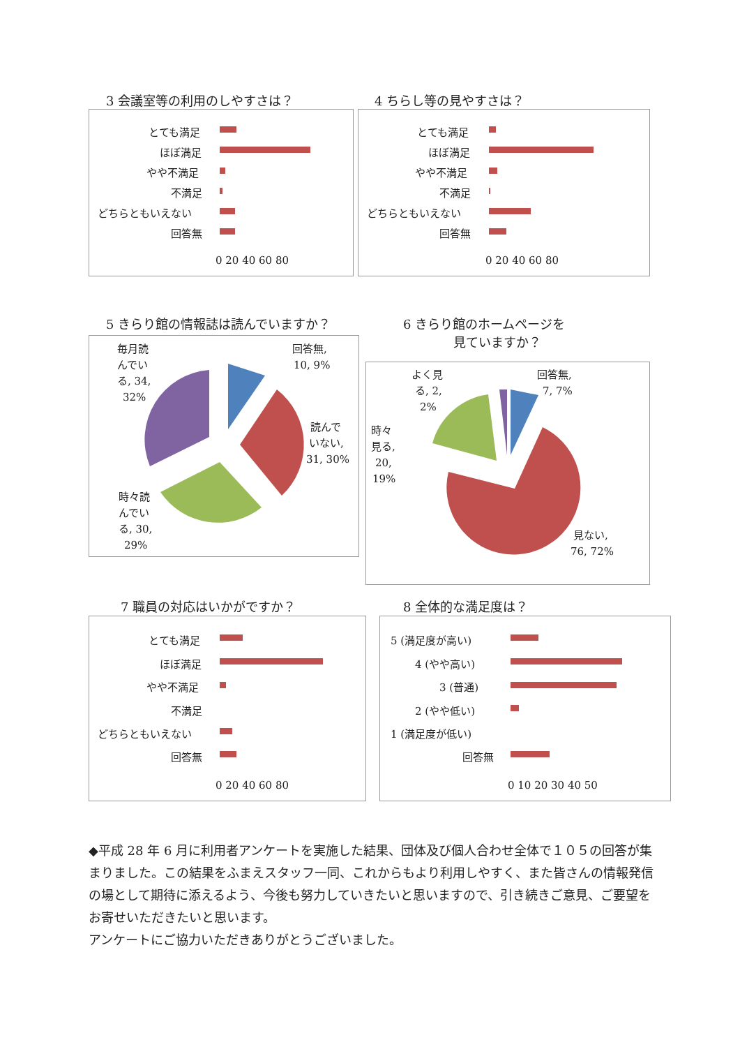3 会議室等の利用のしやすさは？ 4 ちらし等の見やすさは？
5 きらり館の情報誌は読んでいますか？
6 きらり館のホームページを
　　　　見ていますか？
7 職員の対応はいかがですか？ 8 全体的な満足度は？
とても満足
ほぼ満足
やや不満足
不満足
どちらともいえない
回答無
0 20 40 60 80
とても満足
ほぼ満足
やや不満足
不満足
どちらともいえない
回答無
0 20 40 60 80
毎月読
んでい
る, 34,
32%
回答無,
10, 9%
読んで
いない,
31, 30%
時々読
んでい
る, 30,
29%
よく見
る, 2,
2%
回答無,
7, 7%
時々
見る,
20,
19%
見ない,
76, 72%
とても満足
ほぼ満足
やや不満足
不満足
どちらともいえない
回答無
0 20 40 60 80
5 (満足度が高い)
4 (やや高い)
3 (普通)
2 (やや低い)
1 (満足度が低い)
回答無
0 10 20 30 40 50
◆平成 28 年 6 月に利用者アンケートを実施した結果、団体及び個人合わせ全体で１０５の回答が集まりました。この結果をふまえスタッフ一同、これからもより利用しやすく、また皆さんの情報発信の場として期待に添えるよう、今後も努力していきたいと思いますので、引き続きご意見、ご要望をお寄せいただきたいと思います。
アンケートにご協力いただきありがとうございました。